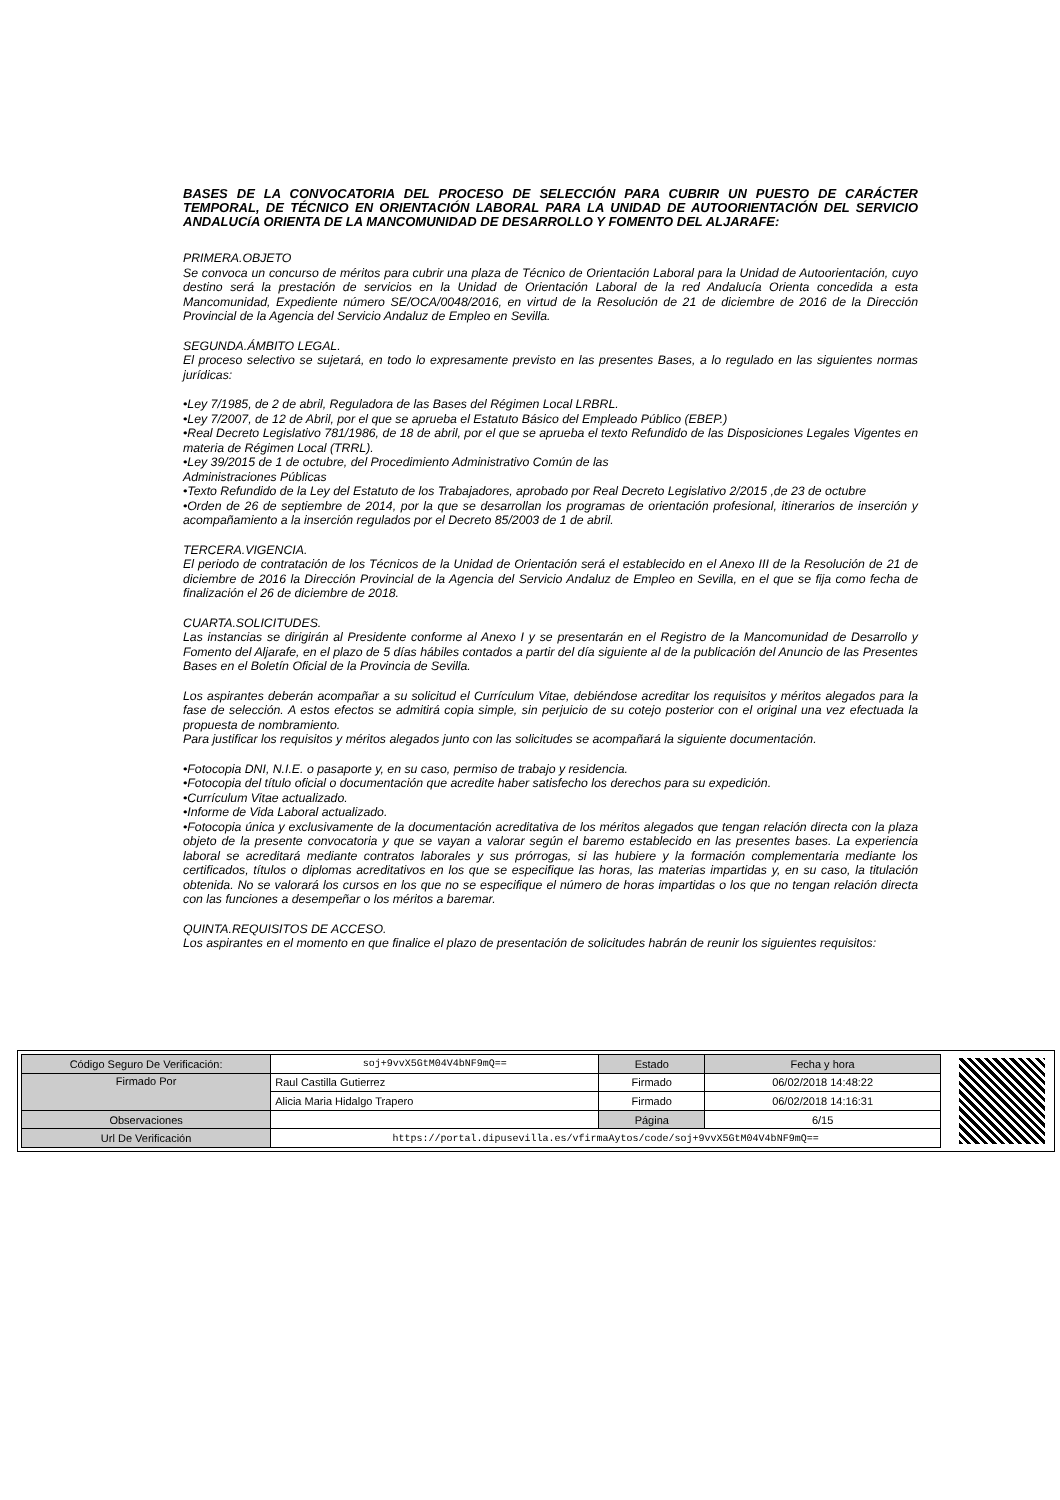BASES DE LA CONVOCATORIA DEL PROCESO DE SELECCIÓN PARA CUBRIR UN PUESTO DE CARÁCTER TEMPORAL, DE TÉCNICO EN ORIENTACIÓN LABORAL PARA LA UNIDAD DE AUTOORIENTACIÓN DEL SERVICIO ANDALUCíA ORIENTA DE LA MANCOMUNIDAD DE DESARROLLO Y FOMENTO DEL ALJARAFE:
PRIMERA.OBJETO
Se convoca un concurso de méritos para cubrir una plaza de Técnico de Orientación Laboral para la Unidad de Autoorientación, cuyo destino será la prestación de servicios en la Unidad de Orientación Laboral de la red Andalucía Orienta concedida a esta Mancomunidad, Expediente número SE/OCA/0048/2016, en virtud de la Resolución de 21 de diciembre de 2016 de la Dirección Provincial de la Agencia del Servicio Andaluz de Empleo en Sevilla.
SEGUNDA.ÁMBITO LEGAL.
El proceso selectivo se sujetará, en todo lo expresamente previsto en las presentes Bases, a lo regulado en las siguientes normas jurídicas:
•Ley 7/1985, de 2 de abril, Reguladora de las Bases del Régimen Local LRBRL.
•Ley 7/2007, de 12 de Abril, por el que se aprueba el Estatuto Básico del Empleado Público (EBEP.)
•Real Decreto Legislativo 781/1986, de 18 de abril, por el que se aprueba el texto Refundido de las Disposiciones Legales Vigentes en materia de Régimen Local (TRRL).
•Ley 39/2015 de 1 de octubre, del Procedimiento Administrativo Común de las
Administraciones Públicas
•Texto Refundido de la Ley del Estatuto de los Trabajadores, aprobado por Real Decreto Legislativo 2/2015 ,de 23 de octubre
•Orden de 26 de septiembre de 2014, por la que se desarrollan los programas de orientación profesional, itinerarios de inserción y acompañamiento a la inserción regulados por el Decreto 85/2003 de 1 de abril.
TERCERA.VIGENCIA.
El periodo de contratación de los Técnicos de la Unidad de Orientación será el establecido en el Anexo III de la Resolución de 21 de diciembre de 2016 la Dirección Provincial de la Agencia del Servicio Andaluz de Empleo en Sevilla, en el que se fija como fecha de finalización el 26 de diciembre de 2018.
CUARTA.SOLICITUDES.
Las instancias se dirigirán al Presidente conforme al Anexo I y se presentarán en el Registro de la Mancomunidad de Desarrollo y Fomento del Aljarafe, en el plazo de 5 días hábiles contados a partir del día siguiente al de la publicación del Anuncio de las Presentes Bases en el Boletín Oficial de la Provincia de Sevilla.
Los aspirantes deberán acompañar a su solicitud el Currículum Vitae, debiéndose acreditar los requisitos y méritos alegados para la fase de selección. A estos efectos se admitirá copia simple, sin perjuicio de su cotejo posterior con el original una vez efectuada la propuesta de nombramiento.
Para justificar los requisitos y méritos alegados junto con las solicitudes se acompañará la siguiente documentación.
•Fotocopia DNI, N.I.E. o pasaporte y, en su caso, permiso de trabajo y residencia.
•Fotocopia del título oficial o documentación que acredite haber satisfecho los derechos para su expedición.
•Currículum Vitae actualizado.
•Informe de Vida Laboral actualizado.
•Fotocopia única y exclusivamente de la documentación acreditativa de los méritos alegados que tengan relación directa con la plaza objeto de la presente convocatoria y que se vayan a valorar según el baremo establecido en las presentes bases. La experiencia laboral se acreditará mediante contratos laborales y sus prórrogas, si las hubiere y la formación complementaria mediante los certificados, títulos o diplomas acreditativos en los que se especifique las horas, las materias impartidas y, en su caso, la titulación obtenida. No se valorará los cursos en los que no se especifique el número de horas impartidas o los que no tengan relación directa con las funciones a desempeñar o los méritos a baremar.
QUINTA.REQUISITOS DE ACCESO.
Los aspirantes en el momento en que finalice el plazo de presentación de solicitudes habrán de reunir los siguientes requisitos:
| Código Seguro De Verificación: | soj+9vvX5GtM04V4bNF9mQ== | Estado | Fecha y hora |
| Firmado Por | Raul Castilla Gutierrez | Firmado | 06/02/2018 14:48:22 |
| | Alicia Maria Hidalgo Trapero | Firmado | 06/02/2018 14:16:31 |
| Observaciones | | Página | 6/15 |
| Url De Verificación | https://portal.dipusevilla.es/vfirmaAytos/code/soj+9vvX5GtM04V4bNF9mQ== | | |